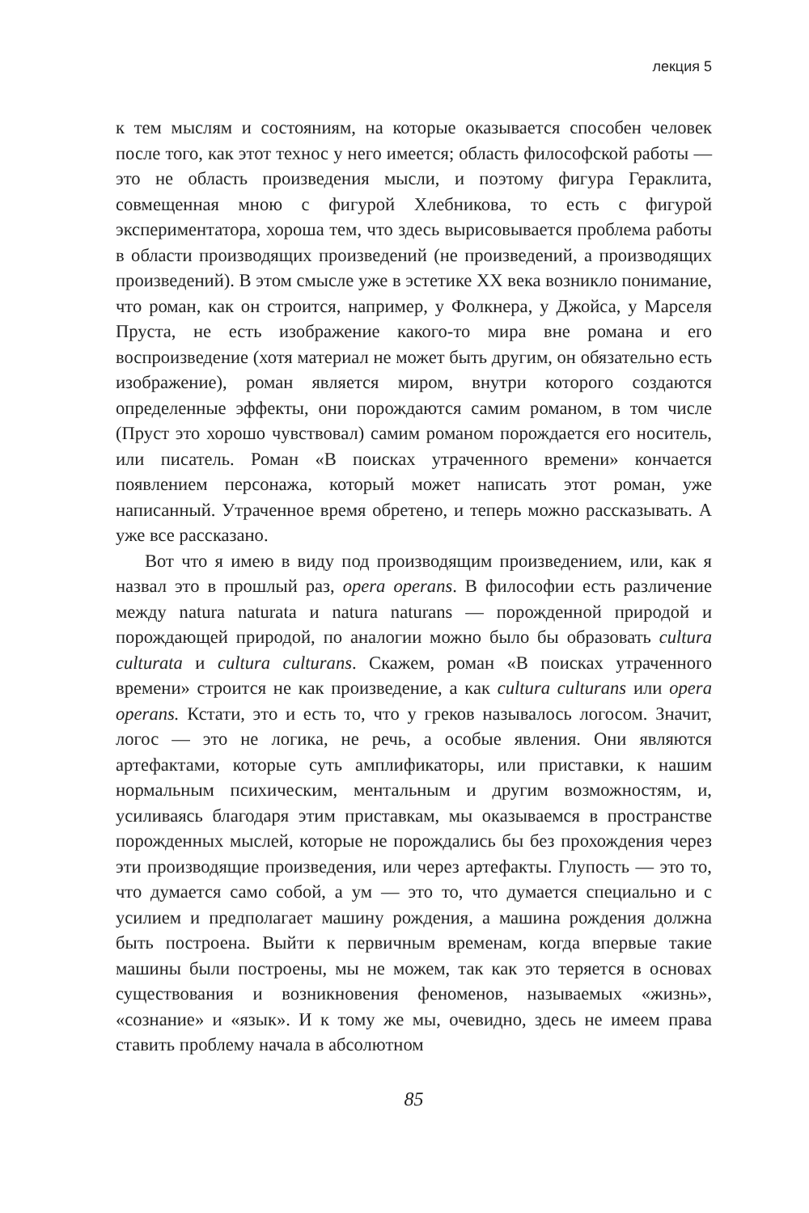лекция 5
к тем мыслям и состояниям, на которые оказывается способен человек после того, как этот технос у него имеется; область философской работы — это не область произведения мысли, и поэтому фигура Гераклита, совмещенная мною с фигурой Хлебникова, то есть с фигурой экспериментатора, хороша тем, что здесь вырисовывается проблема работы в области производящих произведений (не произведений, а производящих произведений). В этом смысле уже в эстетике XX века возникло понимание, что роман, как он строится, например, у Фолкнера, у Джойса, у Марселя Пруста, не есть изображение какого-то мира вне романа и его воспроизведение (хотя материал не может быть другим, он обязательно есть изображение), роман является миром, внутри которого создаются определенные эффекты, они порождаются самим романом, в том числе (Пруст это хорошо чувствовал) самим романом порождается его носитель, или писатель. Роман «В поисках утраченного времени» кончается появлением персонажа, который может написать этот роман, уже написанный. Утраченное время обретено, и теперь можно рассказывать. А уже все рассказано.
Вот что я имею в виду под производящим произведением, или, как я назвал это в прошлый раз, opera operans. В философии есть различение между natura naturata и natura naturans — порожденной природой и порождающей природой, по аналогии можно было бы образовать cultura culturata и cultura culturans. Скажем, роман «В поисках утраченного времени» строится не как произведение, а как cultura culturans или opera operans. Кстати, это и есть то, что у греков называлось логосом. Значит, логос — это не логика, не речь, а особые явления. Они являются артефактами, которые суть амплификаторы, или приставки, к нашим нормальным психическим, ментальным и другим возможностям, и, усиливаясь благодаря этим приставкам, мы оказываемся в пространстве порожденных мыслей, которые не порождались бы без прохождения через эти производящие произведения, или через артефакты. Глупость — это то, что думается само собой, а ум — это то, что думается специально и с усилием и предполагает машину рождения, а машина рождения должна быть построена. Выйти к первичным временам, когда впервые такие машины были построены, мы не можем, так как это теряется в основах существования и возникновения феноменов, называемых «жизнь», «сознание» и «язык». И к тому же мы, очевидно, здесь не имеем права ставить проблему начала в абсолютном
85